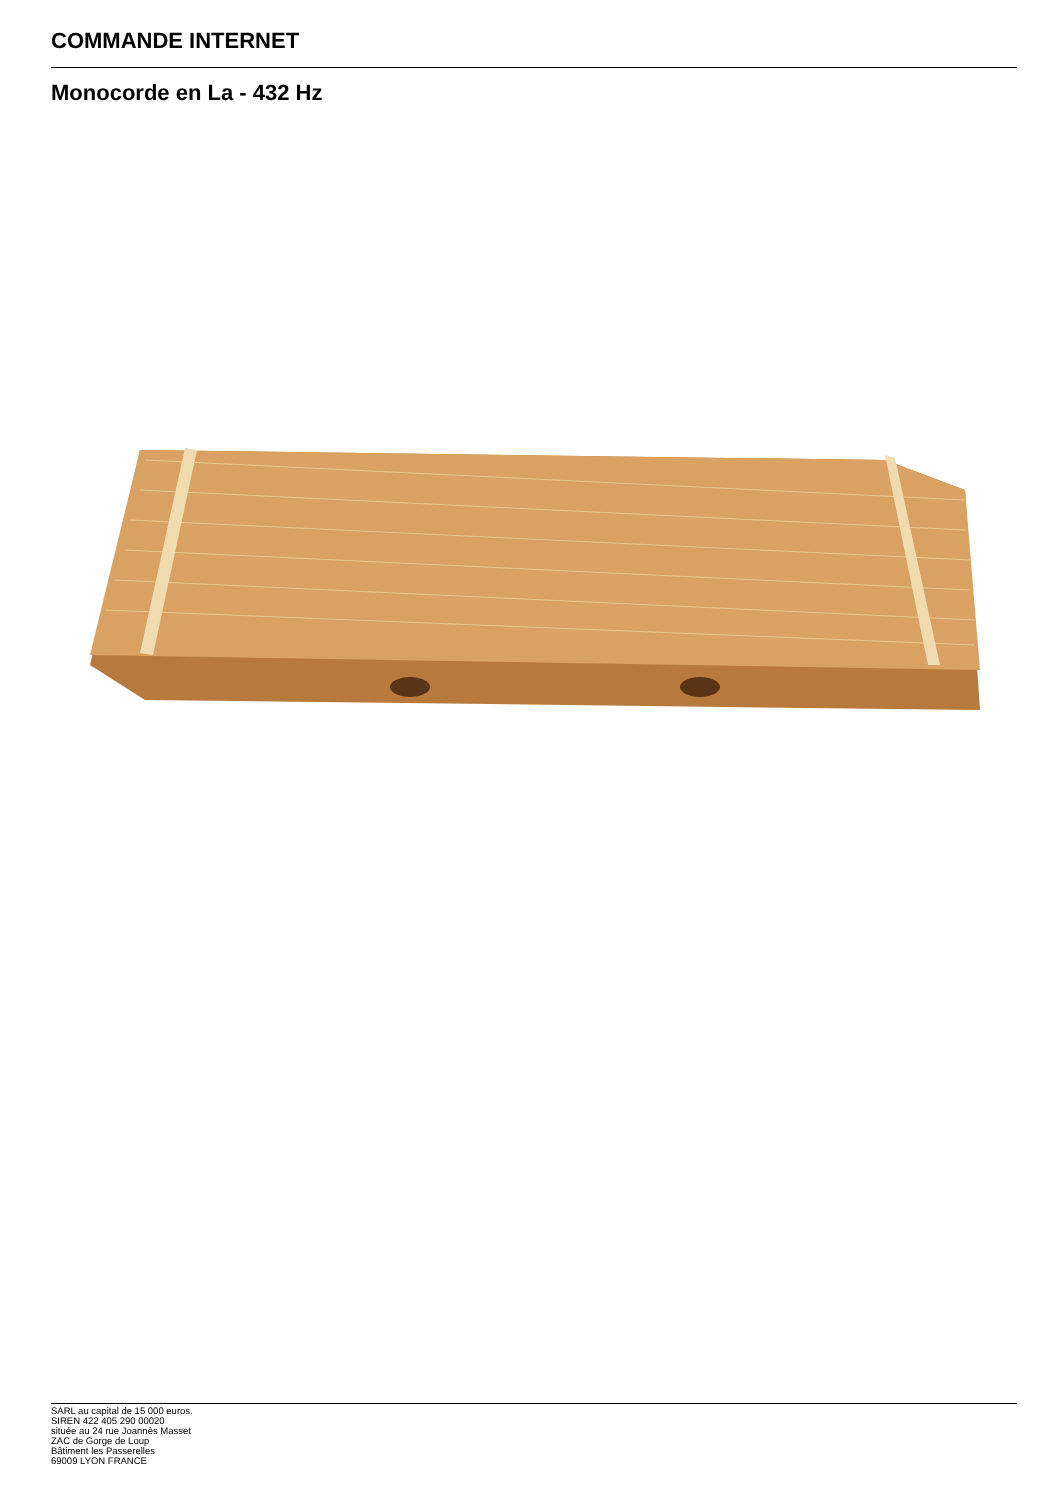COMMANDE INTERNET
Monocorde en La - 432 Hz
SARL au capital de 15 000 euros.
SIREN 422 405 290 00020
située au 24 rue Joannès Masset
ZAC de Gorge de Loup
Bâtiment les Passerelles
69009 LYON FRANCE